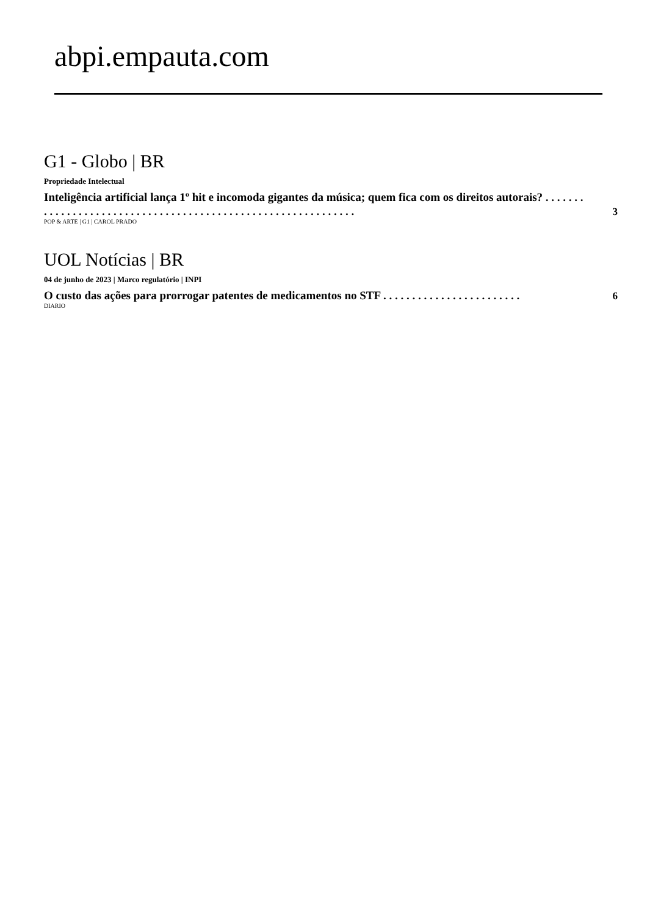abpi.empauta.com
G1 - Globo | BR
Propriedade Intelectual
Inteligência artificial lança 1º hit e incomoda gigantes da música; quem fica com os direitos autorais? . . . . . . . . . . . . . . . . . . . . . . . . . . . . . . . . . . . . . . . . . . . . . . . . . . . . . . . . . . . . .
3
POP & ARTE | G1 | CAROL PRADO
UOL Notícias | BR
04 de junho de 2023 | Marco regulatório | INPI
O custo das ações para prorrogar patentes de medicamentos no STF . . . . . . . . . . . . . . . . . . . . . . . .
6
DIARIO